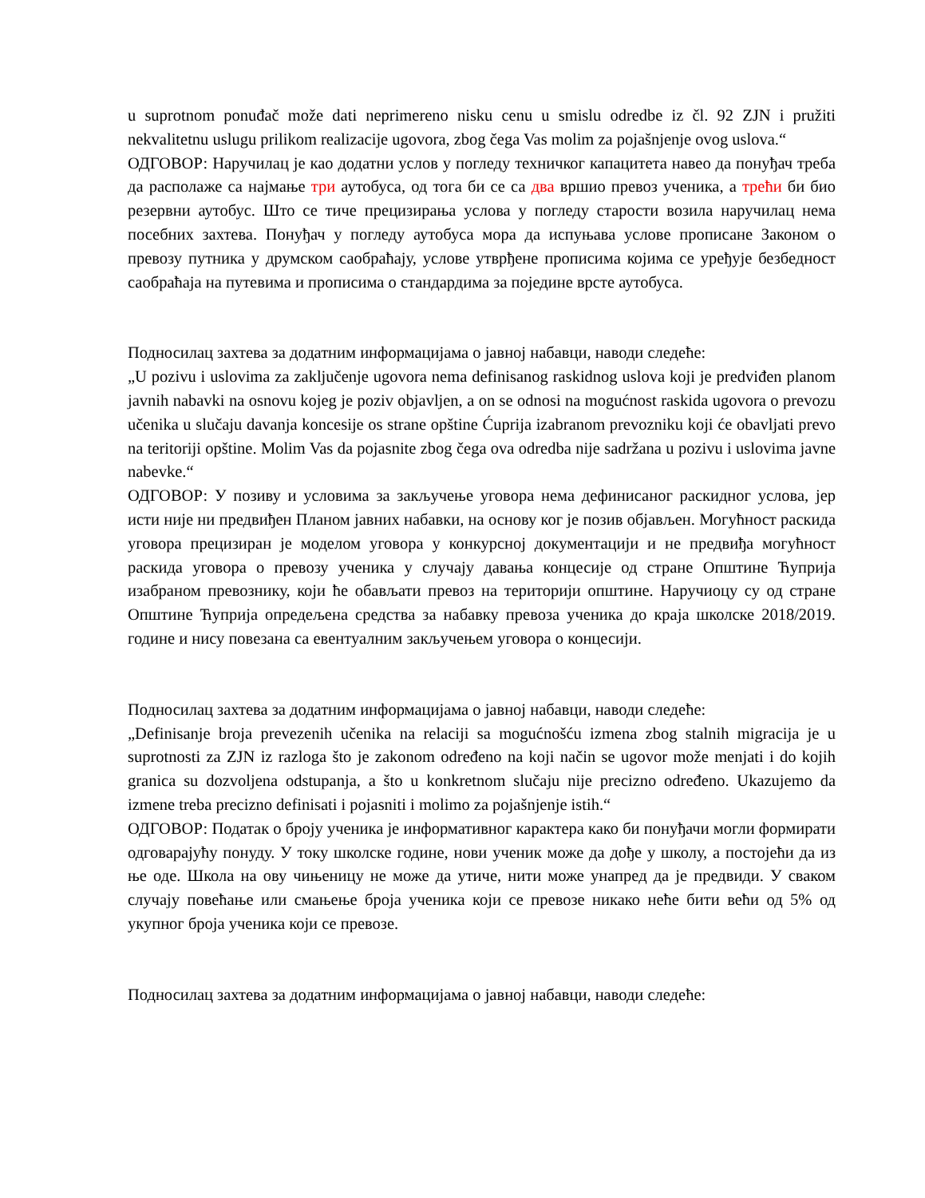u suprotnom ponuđač može dati neprimereno nisku cenu u smislu odredbe iz čl. 92 ZJN i pružiti nekvalitetnu uslugu prilikom realizacije ugovora, zbog čega Vas molim za pojašnjenje ovog uslova.“
ОДГОВОР: Наручилац је као додатни услов у погледу техничког капацитета навео да понуђач треба да располаже са најмање три аутобуса, од тога би се са два вршио превоз ученика, а трећи би био резервни аутобус. Што се тиче прецизирања услова у погледу старости возила наручилац нема посебних захтева. Понуђач у погледу аутобуса мора да испуњава услове прописане Законом о превозу путника у друмском саобраћају, услове утврђене прописима којима се уређује безбедност саобраћаја на путевима и прописима о стандардима за поједине врсте аутобуса.
Подносилац захтева за додатним информацијама о јавној набавци, наводи следеће:
„U pozivu i uslovima za zaključenje ugovora nema definisanog raskidnog uslova koji je predviđen planom javnih nabavki na osnovu kojeg je poziv objavljen, a on se odnosi na mogućnost raskida ugovora o prevozu učenika u slučaju davanja koncesije os strane opštine Ćuprija izabranom prevozniku koji će obavljati prevo na teritoriji opštine. Molim Vas da pojasnite zbog čega ova odredba nije sadržana u pozivu i uslovima javne nabevke.“
ОДГОВОР: У позиву и условима за закључење уговора нема дефинисаног раскидног услова, јер исти није ни предвиђен Планом јавних набавки, на основу ког је позив објављен. Могућност раскида уговора прецизиран је моделом уговора у конкурсној документацији и не предвиђа могућност раскида уговора о превозу ученика у случају давања концесије од стране Општине Ћуприја изабраном превознику, који ће обављати превоз на територији општине. Наручиоцу су од стране Општине Ћуприја опредељена средства за набавку превоза ученика до краја школске 2018/2019. године и нису повезана са евентуалним закључењем уговора о концесији.
Подносилац захтева за додатним информацијама о јавној набавци, наводи следеће:
„Definisanje broja prevezenih učenika na relaciji sa mogućnošću izmena zbog stalnih migracija je u suprotnosti za ZJN iz razloga što je zakonom određeno na koji način se ugovor može menjati i do kojih granica su dozvoljena odstupanja, a što u konkretnom slučaju nije precizno određeno. Ukazujemo da izmene treba precizno definisati i pojasniti i molimo za pojašnjenje istih.“
ОДГОВОР: Податак о броју ученика је информативног карактера како би понуђачи могли формирати одговарајућу понуду. У току школске године, нови ученик може да дође у школу, а постојећи да из ње оде. Школа на ову чињеницу не може да утиче, нити може унапред да је предвиди. У сваком случају повећање или смањење броја ученика који се превозе никако неће бити већи од 5% од укупног броја ученика који се превозе.
Подносилац захтева за додатним информацијама о јавној набавци, наводи следеће: